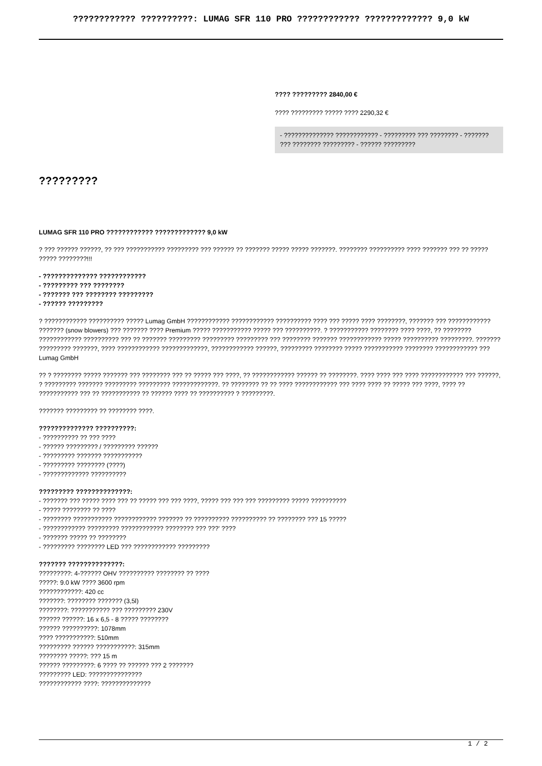???????????? ??????????: LUMAG SFR 110 PRO ???????????? ????????????? 9,0 kW
???? ????????? 2840,00 €
???? ????????? ????? ???? 2290,32 €
- ?????????????? ???????????? - ????????? ??? ???????? - ??????? ??? ???????? ????????? - ?????? ?????????
?????????
LUMAG SFR 110 PRO ???????????? ????????????? 9,0 kW
? ??? ?????? ??????, ?? ??? ??????????? ????????? ??? ?????? ?? ??????? ????? ????? ???????. ???????? ?????????? ???? ??????? ??? ?? ????? ????? ????????!!!
- ?????????????? ????????????
- ????????? ??? ????????
- ??????? ??? ???????? ?????????
- ?????? ?????????
? ???????????? ?????????? ????? Lumag GmbH ???????????? ???????????? ?????????? ???? ??? ????? ???? ????????, ??????? ??? ???????????? ??????? (snow blowers) ??? ??????? ???? Premium ????? ??????????? ????? ??? ??????????. ? ??????????? ???????? ???? ????, ?? ???????? ???????????? ?????????? ??? ?? ??????? ????????? ????????? ????????? ??? ???????? ??????? ???????????? ????? ?????????? ?????????. ??????? ????????? ???????, ???? ???????????? ?????????????, ???????????? ??????, ????????? ???????? ????? ??????????? ???????? ???????????? ??? Lumag GmbH
?? ? ???????? ????? ??????? ??? ???????? ??? ?? ????? ??? ????, ?? ???????????? ?????? ?? ????????. ???? ???? ??? ???? ???????????? ??? ??????, ? ????????? ??????? ????????? ????????? ?????????????. ?? ???????? ?? ?? ???? ???????????? ??? ???? ???? ?? ????? ??? ????, ???? ?? ??????????? ??? ?? ??????????? ?? ?????? ???? ?? ?????????? ? ?????????.
??????? ????????? ?? ???????? ????.
?????????????? ??????????:
- ?????????? ?? ??? ????
- ?????? ????????? / ????????? ??????
- ????????? ??????? ???????????
- ????????? ???????? (????)
- ????????????? ??????????
????????? ??????????????:
- ??????? ??? ????? ???? ??? ?? ????? ??? ??? ????, ????? ??? ??? ??? ????????? ????? ??????????
- ????? ???????? ?? ????
- ???????? ??????????? ???????????? ??????? ?? ?????????? ?????????? ?? ???????? ??? 15 ?????
- ???????????? ????????? ???????????? ???????? ??? ???' ????
- ??????? ????? ?? ????????
- ????????? ???????? LED ??? ???????????? ?????????
??????? ??????????????:
?????????: 4-?????? OHV ?????????? ???????? ?? ????
?????: 9.0 kW ???? 3600 rpm
????????????: 420 cc
???????: ???????? ??????? (3,5l)
????????: ??????????? ??? ????????? 230V
?????? ??????: 16 x 6,5 - 8 ????? ????????
?????? ??????????: 1078mm
???? ???????????: 510mm
????????? ?????? ???????????: 315mm
???????? ?????: ??? 15 m
?????? ?????????: 6 ???? ?? ?????? ??? 2 ???????
????????? LED: ???????????????
???????????? ????: ??????????????
1 / 2